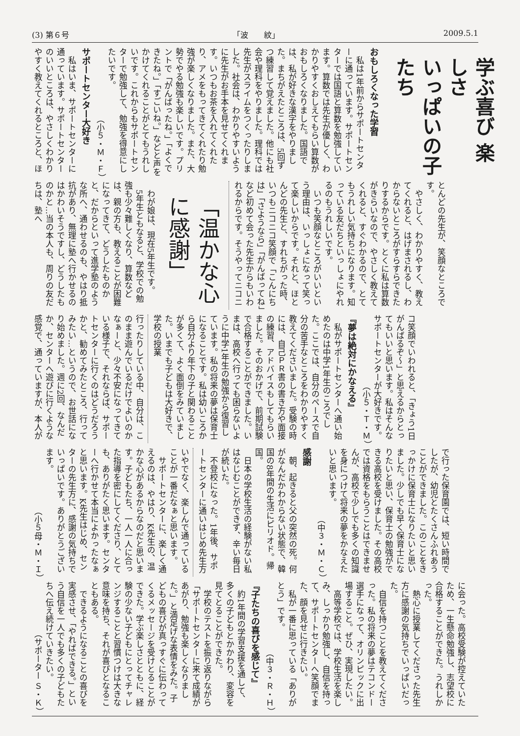(3) 第６号 「波　　紋」 2009.5.1
学ぶ喜び 楽しさ
いっぱいの子たち
おもしろくなった学習
私は1年前からサポートセンターに通っています。サポートセンターでは国語と算数を勉強しています。算数では先生が優しく、わかりやすくおしえてもらい算数がおもしろくなりました。国語では、私が好きな漢字をやりました。まちがえたところは、5回ずつ練習して覚えました。他にも社会や理科をやりました。理科では先生がスライムをつくったりしました。社会は、わかりやすいように先生がお手本を見せてくれます。いつもお茶を入れてくれたり、アメをもってきてくれたり勉強が楽しくなりました。また、大勢でやる勉強も楽しいです。プリントで「がんばったね。」「よくできたね。」「すごいね。」などと声をかけてくれることがとてもうれしいです。これからもサポートセンターで勉強して、勉強を得意にしたいです。
（小５・Ｍ・Ｆ）
サポートセンター大好き
私はいま、サポートセンターに通っています。サポートセンターのいいところは、やさしくわかりやすく教えてくれるところと、ほ
とんどの先生が、笑顔なところです。
やさしく、わかりやすく、教えてくれると、はげまされるし、わからないところがすらすらできたりするからです。とくに私は算数がきらいなので、やさしく教えてくれると、すぐわかるので、とてもうれしい気持ちになります。知っている友だちといっしょにやれるのもうれしいです。
いつも笑顔なところがいいという理由は、いっしょになって笑って楽しいからです。それと、ほとんどの先生と、すれちがった時、いつもニコニコ笑顔で「こんにちは」「さようなら」「がんばってね」など初めて会った先生からもいわれるからです。そうやってニコニ
「温かな心に感謝」
わが娘は、現在5年生です。
5年生ともなると、学校での勉強も少々難しくなり、算数などは、親の方も、教えることが困難になってきて、どうしたものかと、だからといって進学塾のような所へ、通わせるのも、やはり抵抗があり、無理に塾へ行かせるのはかわいそうですし、どうしたものかと…当の本人も、周りの友だちは、塾へ
コ笑顔でいわれると、「きょう1日がんばるぞ～」と思えるからとってもいいと思います。私はそんなサポートセンターが大好きです。
（小５・Ｔ・Ｍ）
『夢は絶対にかなえる』
私がサポートセンターへ通い始めたのは中学1年生のころでした。ここでは、自分のペースで自分の苦手なところをわかりやすく教えてくださいました。受験の時には、自己ＰＲ書の書き方や面接の練習、アドバイスもしてもらいました。そのおかげで、前期試験で合格することができました。いまは、高校へ行っても困らないように中学1年生の勉強から復習しています。私の将来の夢は保育士になることです。私は幼いころから自分より年下の子と関わることが多くて、よく面倒をみていました。いまでも子どもは大好きで、学校の授業
行ったりしている中、自分は、このまま遊んでいるだけでよいのかなぁーと、少々不安になってきている様子で、それならば、サポートセンターに行くのはどうだろうかと、勧めてみたところ、行ってみたい…というので、お世話になり始めました。週に2回、なんだか、センターへ遊びに行くような感覚で、通っていますが、本人が
で行った保育園では、短い時間でしたが、幼児とたくさんふれあうことができました。このことをきっかけに保育士になりたいと思いました。少しでも早く保育士になりたいと思い、保育士の勉強ができる高校を受けました。その高校では資格をもらうことはできませんが、高校で少しでも多くの知識を身につけて将来の夢をかなえたいと思います。
（中３・Ｍ・Ｃ）
感謝
朝、起きると父の突然の死。何がなんだかわからない状態で、韓国の8年間の生活にピリオド。帰国。
日本の学校生活の経験がない私はなじむことができず、辛い毎日が続いた。
不登校になった。1年後、サポートセンターに通いはじめ先生方
いやでなく、楽しんで通っていることが一番だなぁと思います。
サポートセンターに、楽しく通えるのは、やはり、K先生の、温かな心があるからなのだと思います。子どもたち、一人一人に合った指導を密にしてくださり、とても、ありがたく思います。センターへ行かせて本当によかったなぁと思います。K先生はじめ、センターの先生方に、感謝の気持ちでいっぱいです。ありがとうございます。
（小５母・Ｍ・Ｉ）
に会った。高校受験が控えていたため、一生懸命勉強し、志望校に合格することができた。うれしかった。
熱心に授業してくださった先生方に感謝の気持ちでいっぱいだった。
自信を持つことを教えてくださった。私の将来の夢はテコンドー選手になって、オリンピックに出場すること。ぜひ、実現したい。
高等学校では、学校生活を楽しみ、しっかり勉強し、自信を持って、サポートセンターへ笑顔でまた、顔を見せに行きたい。
私が一番に思っている「ありがとう」です。
（中３・Ｒ・Ｈ）
『子たちの喜びを感じて』
約1年間の学習支援を通して、多くの子どもとかかわり、変容を見てとることができた。
学校のテストを振り返りながら「サポートセンターに来て成績があがり、勉強も楽しくなりました。」と満足げな表情をみた。子どもの喜びが真っすぐに伝わってくるメッセージを受けとることができた。学ぶ楽しさとともに、経験の少ない子どもにとってチャレンジすることと習慣つけは大きな意味を持ち、それが喜びとなることもある。
できるようになることの喜びを実感させ、「やればできる。」という自信を一人でも多くの子どもたちへ伝え続けていきたい。
（サポーター Ｓ・Ｋ）